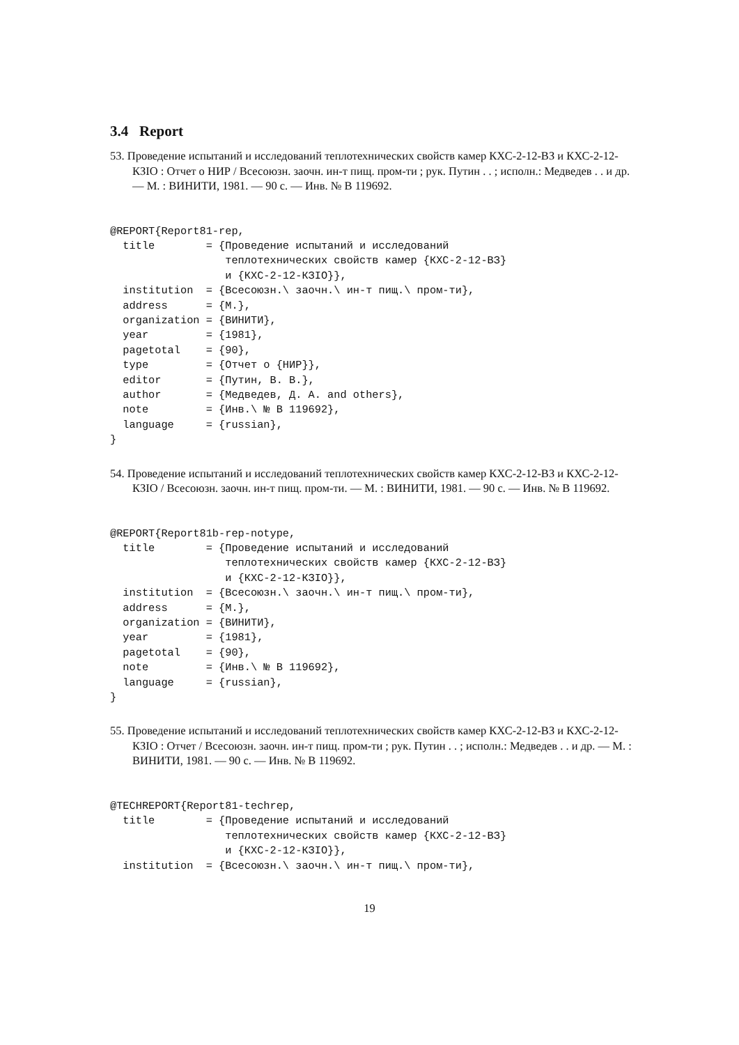3.4 Report
53. Проведение испытаний и исследований теплотехнических свойств камер КХС-2-12-ВЗ и КХС-2-12-КЗIО : Отчет о НИР / Всесоюзн. заочн. ин-т пищ. пром-ти ; рук. Путин . . ; исполн.: Медведев . . и др. — М. : ВИНИТИ, 1981. — 90 с. — Инв. № В 119692.
@REPORT{Report81-rep,
  title        = {Проведение испытаний и исследований
                  теплотехнических свойств камер {КХС-2-12-ВЗ}
                  и {КХС-2-12-КЗIО}},
  institution  = {Всесоюзн.\ заочн.\ ин-т пищ.\ пром-ти},
  address      = {М.},
  organization = {ВИНИТИ},
  year         = {1981},
  pagetotal    = {90},
  type         = {Отчет о {НИР}},
  editor       = {Путин, В. В.},
  author       = {Медведев, Д. А. and others},
  note         = {Инв.\ № В 119692},
  language     = {russian},
}
54. Проведение испытаний и исследований теплотехнических свойств камер КХС-2-12-ВЗ и КХС-2-12-КЗIО / Всесоюзн. заочн. ин-т пищ. пром-ти. — М. : ВИНИТИ, 1981. — 90 с. — Инв. № В 119692.
@REPORT{Report81b-rep-notype,
  title        = {Проведение испытаний и исследований
                  теплотехнических свойств камер {КХС-2-12-ВЗ}
                  и {КХС-2-12-КЗIО}},
  institution  = {Всесоюзн.\ заочн.\ ин-т пищ.\ пром-ти},
  address      = {М.},
  organization = {ВИНИТИ},
  year         = {1981},
  pagetotal    = {90},
  note         = {Инв.\ № В 119692},
  language     = {russian},
}
55. Проведение испытаний и исследований теплотехнических свойств камер КХС-2-12-ВЗ и КХС-2-12-КЗIО : Отчет / Всесоюзн. заочн. ин-т пищ. пром-ти ; рук. Путин . . ; исполн.: Медведев . . и др. — М. : ВИНИТИ, 1981. — 90 с. — Инв. № В 119692.
@TECHREPORT{Report81-techrep,
  title        = {Проведение испытаний и исследований
                  теплотехнических свойств камер {КХС-2-12-ВЗ}
                  и {КХС-2-12-КЗIО}},
  institution  = {Всесоюзн.\ заочн.\ ин-т пищ.\ пром-ти},
19